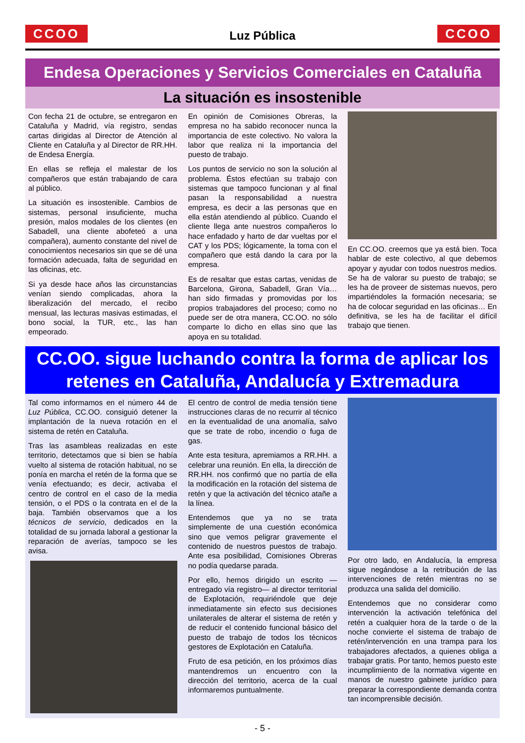CCOO
Luz Pública
CCOO
Endesa Operaciones y Servicios Comerciales en Cataluña
La situación es insostenible
Con fecha 21 de octubre, se entregaron en Cataluña y Madrid, vía registro, sendas cartas dirigidas al Director de Atención al Cliente en Cataluña y al Director de RR.HH. de Endesa Energía.
En ellas se refleja el malestar de los compañeros que están trabajando de cara al público.
La situación es insostenible. Cambios de sistemas, personal insuficiente, mucha presión, malos modales de los clientes (en Sabadell, una cliente abofeteó a una compañera), aumento constante del nivel de conocimientos necesarios sin que se dé una formación adecuada, falta de seguridad en las oficinas, etc.
Si ya desde hace años las circunstancias venían siendo complicadas, ahora la liberalización del mercado, el recibo mensual, las lecturas masivas estimadas, el bono social, la TUR, etc., las han empeorado.
En opinión de Comisiones Obreras, la empresa no ha sabido reconocer nunca la importancia de este colectivo. No valora la labor que realiza ni la importancia del puesto de trabajo.
Los puntos de servicio no son la solución al problema. Éstos efectúan su trabajo con sistemas que tampoco funcionan y al final pasan la responsabilidad a nuestra empresa, es decir a las personas que en ella están atendiendo al público. Cuando el cliente llega ante nuestros compañeros lo hace enfadado y harto de dar vueltas por el CAT y los PDS; lógicamente, la toma con el compañero que está dando la cara por la empresa.
Es de resaltar que estas cartas, venidas de Barcelona, Girona, Sabadell, Gran Vía… han sido firmadas y promovidas por los propios trabajadores del proceso; como no puede ser de otra manera, CC.OO. no sólo comparte lo dicho en ellas sino que las apoya en su totalidad.
En CC.OO. creemos que ya está bien. Toca hablar de este colectivo, al que debemos apoyar y ayudar con todos nuestros medios. Se ha de valorar su puesto de trabajo; se les ha de proveer de sistemas nuevos, pero impartiéndoles la formación necesaria; se ha de colocar seguridad en las oficinas… En definitiva, se les ha de facilitar el difícil trabajo que tienen.
CC.OO. sigue luchando contra la forma de aplicar los retenes en Cataluña, Andalucía y Extremadura
Tal como informamos en el número 44 de Luz Pública, CC.OO. consiguió detener la implantación de la nueva rotación en el sistema de retén en Cataluña.
Tras las asambleas realizadas en este territorio, detectamos que si bien se había vuelto al sistema de rotación habitual, no se ponía en marcha el retén de la forma que se venía efectuando; es decir, activaba el centro de control en el caso de la media tensión, o el PDS o la contrata en el de la baja. También observamos que a los técnicos de servicio, dedicados en la totalidad de su jornada laboral a gestionar la reparación de averías, tampoco se les avisa.
El centro de control de media tensión tiene instrucciones claras de no recurrir al técnico en la eventualidad de una anomalía, salvo que se trate de robo, incendio o fuga de gas.
Ante esta tesitura, apremiamos a RR.HH. a celebrar una reunión. En ella, la dirección de RR.HH. nos confirmó que no partía de ella la modificación en la rotación del sistema de retén y que la activación del técnico atañe a la línea.
Entendemos que ya no se trata simplemente de una cuestión económica sino que vemos peligrar gravemente el contenido de nuestros puestos de trabajo. Ante esa posibilidad, Comisiones Obreras no podía quedarse parada.
Por ello, hemos dirigido un escrito —entregado vía registro— al director territorial de Explotación, requiriéndole que deje inmediatamente sin efecto sus decisiones unilaterales de alterar el sistema de retén y de reducir el contenido funcional básico del puesto de trabajo de todos los técnicos gestores de Explotación en Cataluña.
Fruto de esa petición, en los próximos días mantendremos un encuentro con la dirección del territorio, acerca de la cual informaremos puntualmente.
Por otro lado, en Andalucía, la empresa sigue negándose a la retribución de las intervenciones de retén mientras no se produzca una salida del domicilio.
Entendemos que no considerar como intervención la activación telefónica del retén a cualquier hora de la tarde o de la noche convierte el sistema de trabajo de retén/intervención en una trampa para los trabajadores afectados, a quienes obliga a trabajar gratis. Por tanto, hemos puesto este incumplimiento de la normativa vigente en manos de nuestro gabinete jurídico para preparar la correspondiente demanda contra tan incomprensible decisión.
- 5 -